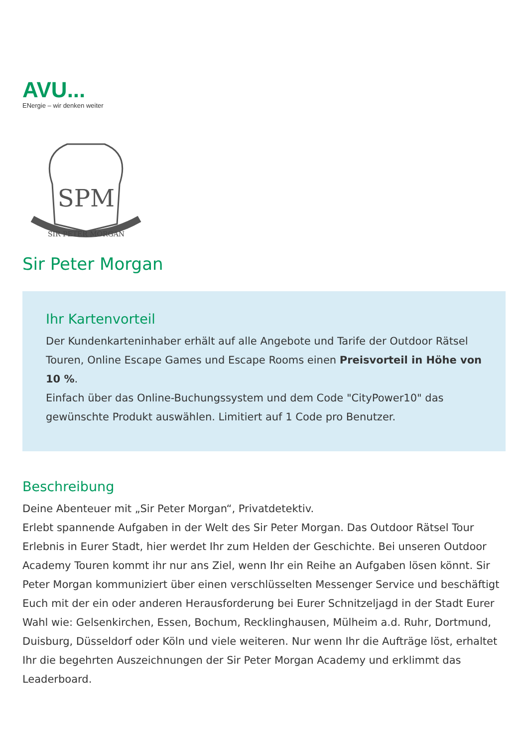AVU...
ENergie – wir denken weiter
SPM
SIR PETER MORGAN
Sir Peter Morgan
Ihr Kartenvorteil
Der Kundenkarteninhaber erhält auf alle Angebote und Tarife der Outdoor Rätsel Touren, Online Escape Games und Escape Rooms einen Preisvorteil in Höhe von 10 %.
Einfach über das Online-Buchungssystem und dem Code "CityPower10" das gewünschte Produkt auswählen. Limitiert auf 1 Code pro Benutzer.
Beschreibung
Deine Abenteuer mit „Sir Peter Morgan“, Privatdetektiv.
Erlebt spannende Aufgaben in der Welt des Sir Peter Morgan. Das Outdoor Rätsel Tour Erlebnis in Eurer Stadt, hier werdet Ihr zum Helden der Geschichte. Bei unseren Outdoor Academy Touren kommt ihr nur ans Ziel, wenn Ihr ein Reihe an Aufgaben lösen könnt. Sir Peter Morgan kommuniziert über einen verschlüsselten Messenger Service und beschäftigt Euch mit der ein oder anderen Herausforderung bei Eurer Schnitzeljagd in der Stadt Eurer Wahl wie: Gelsenkirchen, Essen, Bochum, Recklinghausen, Mülheim a.d. Ruhr, Dortmund, Duisburg, Düsseldorf oder Köln und viele weiteren. Nur wenn Ihr die Aufträge löst, erhaltet Ihr die begehrten Auszeichnungen der Sir Peter Morgan Academy und erklimmt das Leaderboard.